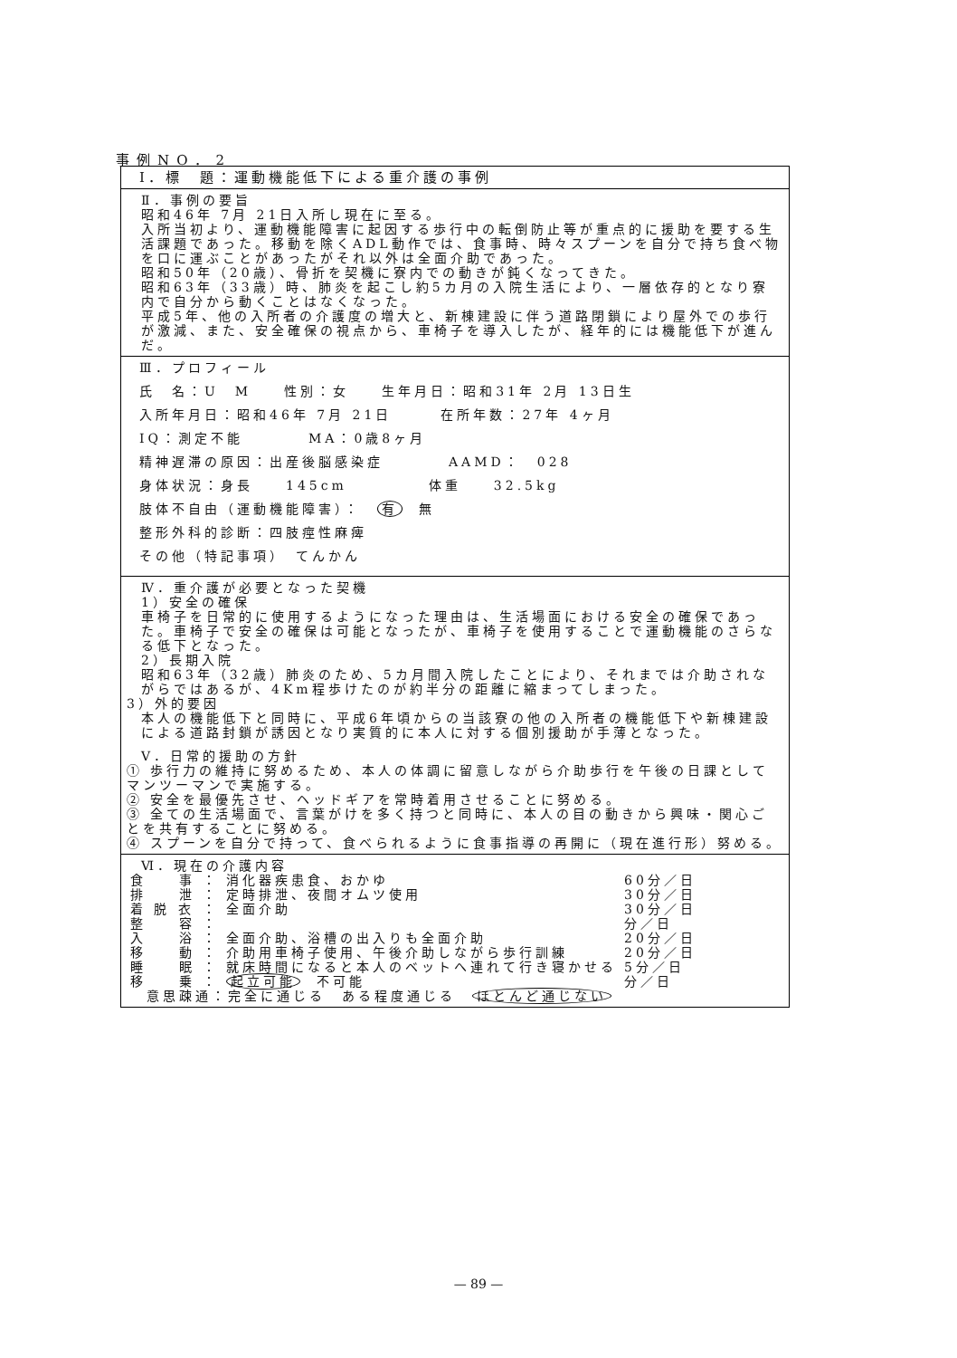事例NO．2
Ⅰ．標　題：運動機能低下による重介護の事例
Ⅱ．事例の要旨
昭和46年 7月 21日入所し現在に至る。
入所当初より、運動機能障害に起因する歩行中の転倒防止等が重点的に援助を要する生活課題であった。移動を除くADL動作では、食事時、時々スプーンを自分で持ち食べ物を口に運ぶことがあったがそれ以外は全面介助であった。
昭和50年（20歳）、骨折を契機に寮内での動きが鈍くなってきた。
昭和63年（33歳）時、肺炎を起こし約5カ月の入院生活により、一層依存的となり寮内で自分から動くことはなくなった。
平成5年、他の入所者の介護度の増大と、新棟建設に伴う道路閉鎖により屋外での歩行が激減、また、安全確保の視点から、車椅子を導入したが、経年的には機能低下が進んだ。
Ⅲ．プロフィール
氏　名：U　M　　性別：女　　生年月日：昭和31年 2月 13日生
入所年月日：昭和46年 7月 21日　　　在所年数：27年 4ヶ月
IQ：測定不能　　　　MA：0歳8ヶ月
精神遅滞の原因：出産後脳感染症　　　　AAMD：　028
身体状況：身長　　145cm　　　　　体重　　32.5kg
肢体不自由（運動機能障害）：　有　無
整形外科的診断：四肢痙性麻痺
その他（特記事項）　てんかん
Ⅳ．重介護が必要となった契機
1）安全の確保
車椅子を日常的に使用するようになった理由は、生活場面における安全の確保であった。車椅子で安全の確保は可能となったが、車椅子を使用することで運動機能のさらなる低下となった。
2）長期入院
昭和63年（32歳）肺炎のため、5カ月間入院したことにより、それまでは介助されながらではあるが、4Km程歩けたのが約半分の距離に縮まってしまった。
3）外的要因
本人の機能低下と同時に、平成6年頃からの当該寮の他の入所者の機能低下や新棟建設による道路封鎖が誘因となり実質的に本人に対する個別援助が手薄となった。
Ⅴ．日常的援助の方針
① 歩行力の維持に努めるため、本人の体調に留意しながら介助歩行を午後の日課としてマンツーマンで実施する。
② 安全を最優先させ、ヘッドギアを常時着用させることに努める。
③ 全ての生活場面で、言葉がけを多く持つと同時に、本人の目の動きから興味・関心ごとを共有することに努める。
④ スプーンを自分で持って、食べられるように食事指導の再開に（現在進行形）努める。
Ⅵ．現在の介護内容
| 食 事 | ： | 消化器疾患食、おかゆ | 60分／日 |
| 排 泄 | ： | 定時排泄、夜間オムツ使用 | 30分／日 |
| 着 脱 衣 | ： | 全面介助 | 30分／日 |
| 整 容 | ： | | 分／日 |
| 入 浴 | ： | 全面介助、浴槽の出入りも全面介助 | 20分／日 |
| 移 動 | ： | 介助用車椅子使用、午後介助しながら歩行訓練 | 20分／日 |
| 睡 眠 | ： | 就床時間になると本人のベットへ連れて行き寝かせる | 5分／日 |
| 移 乗 | ： | 起立可能 不可能 | 分／日 |
| 意思疎通：完全に通じる ある程度通じる ほとんど通じない | | | |
— 89 —